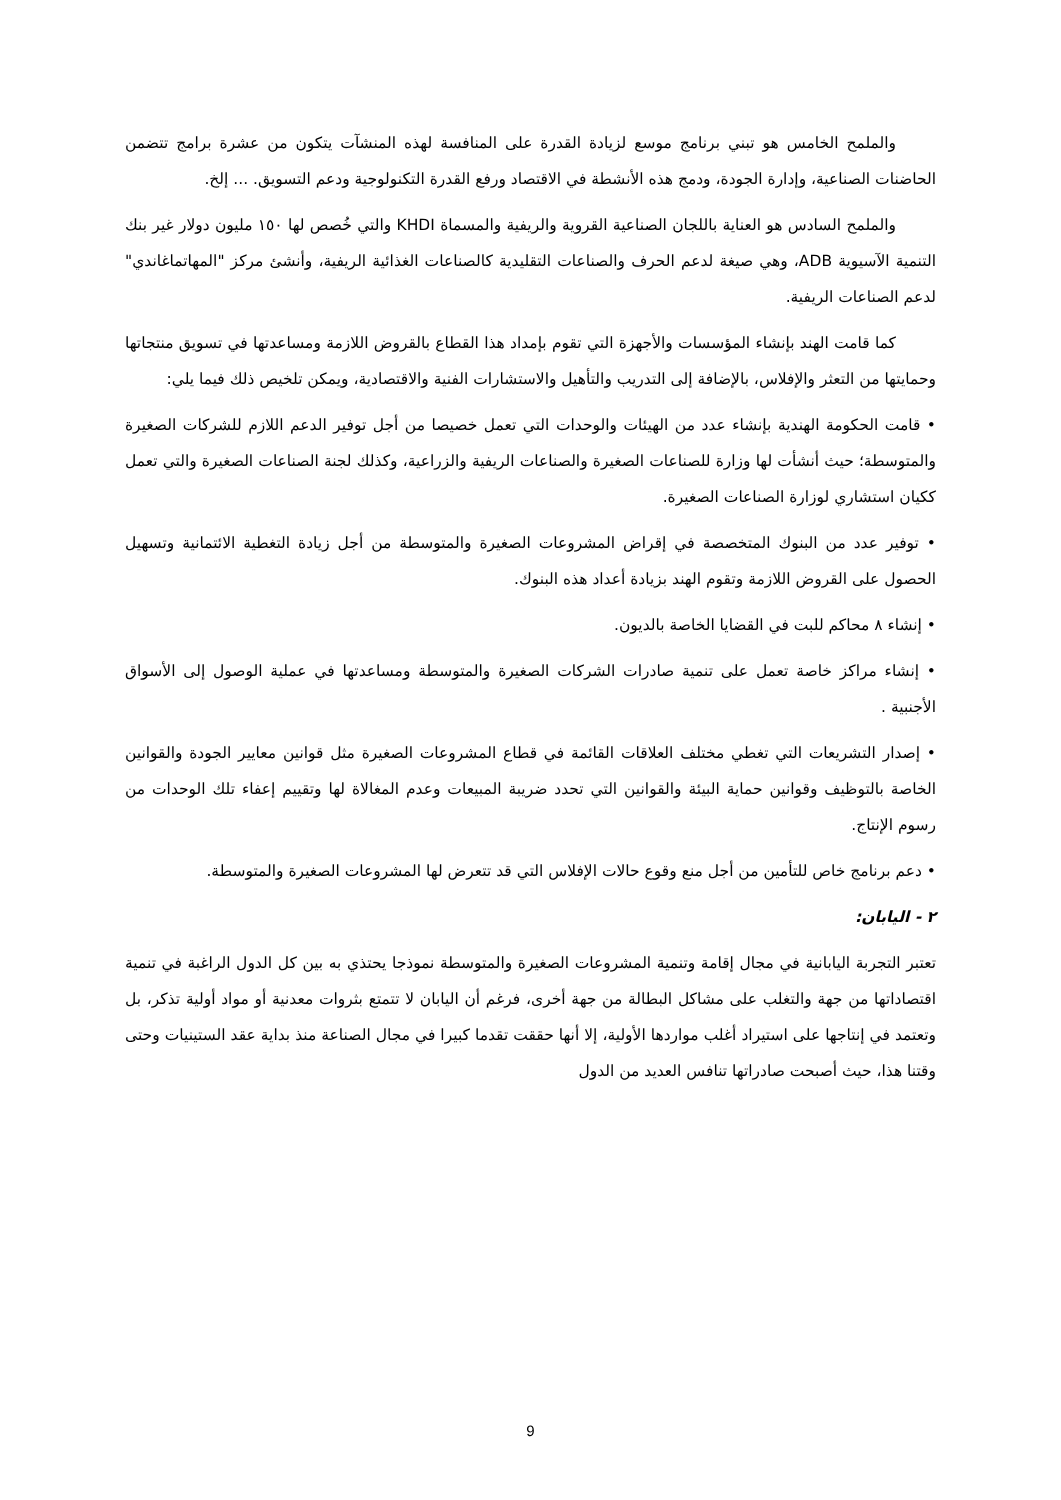والملمح الخامس هو تبني برنامج موسع لزيادة القدرة على المنافسة لهذه المنشآت يتكون من عشرة برامج تتضمن الحاضنات الصناعية، وإدارة الجودة، ودمج هذه الأنشطة في الاقتصاد ورفع القدرة التكنولوجية ودعم التسويق. ... إلخ.
والملمح السادس هو العناية باللجان الصناعية القروية والريفية والمسماة KHDI والتي خُصص لها ١٥٠ مليون دولار غير بنك التنمية الآسيوية ADB، وهي صيغة لدعم الحرف والصناعات التقليدية كالصناعات الغذائية الريفية، وأنشئ مركز "المهاتماغاندي" لدعم الصناعات الريفية.
كما قامت الهند بإنشاء المؤسسات والأجهزة التي تقوم بإمداد هذا القطاع بالقروض اللازمة ومساعدتها في تسويق منتجاتها وحمايتها من التعثر والإفلاس، بالإضافة إلى التدريب والتأهيل والاستشارات الفنية والاقتصادية، ويمكن تلخيص ذلك فيما يلي:
• قامت الحكومة الهندية بإنشاء عدد من الهيئات والوحدات التي تعمل خصيصا من أجل توفير الدعم اللازم للشركات الصغيرة والمتوسطة؛ حيث أنشأت لها وزارة للصناعات الصغيرة والصناعات الريفية والزراعية، وكذلك لجنة الصناعات الصغيرة والتي تعمل ككيان استشاري لوزارة الصناعات الصغيرة.
• توفير عدد من البنوك المتخصصة في إقراض المشروعات الصغيرة والمتوسطة من أجل زيادة التغطية الائتمانية وتسهيل الحصول على القروض اللازمة وتقوم الهند بزيادة أعداد هذه البنوك.
• إنشاء ٨ محاكم للبت في القضايا الخاصة بالديون.
• إنشاء مراكز خاصة تعمل على تنمية صادرات الشركات الصغيرة والمتوسطة ومساعدتها في عملية الوصول إلى الأسواق الأجنبية .
• إصدار التشريعات التي تغطي مختلف العلاقات القائمة في قطاع المشروعات الصغيرة مثل قوانين معايير الجودة والقوانين الخاصة بالتوظيف وقوانين حماية البيئة والقوانين التي تحدد ضريبة المبيعات وعدم المغالاة لها وتقييم إعفاء تلك الوحدات من رسوم الإنتاج.
• دعم برنامج خاص للتأمين من أجل منع وقوع حالات الإفلاس التي قد تتعرض لها المشروعات الصغيرة والمتوسطة.
٢ - اليابان:
تعتبر التجربة اليابانية في مجال إقامة وتنمية المشروعات الصغيرة والمتوسطة نموذجا يحتذي به بين كل الدول الراغبة في تنمية اقتصاداتها من جهة والتغلب على مشاكل البطالة من جهة أخرى، فرغم أن اليابان لا تتمتع بثروات معدنية أو مواد أولية تذكر، بل وتعتمد في إنتاجها على استيراد أغلب مواردها الأولية، إلا أنها حققت تقدما كبيرا في مجال الصناعة منذ بداية عقد الستينيات وحتى وقتنا هذا، حيث أصبحت صادراتها تنافس العديد من الدول
9